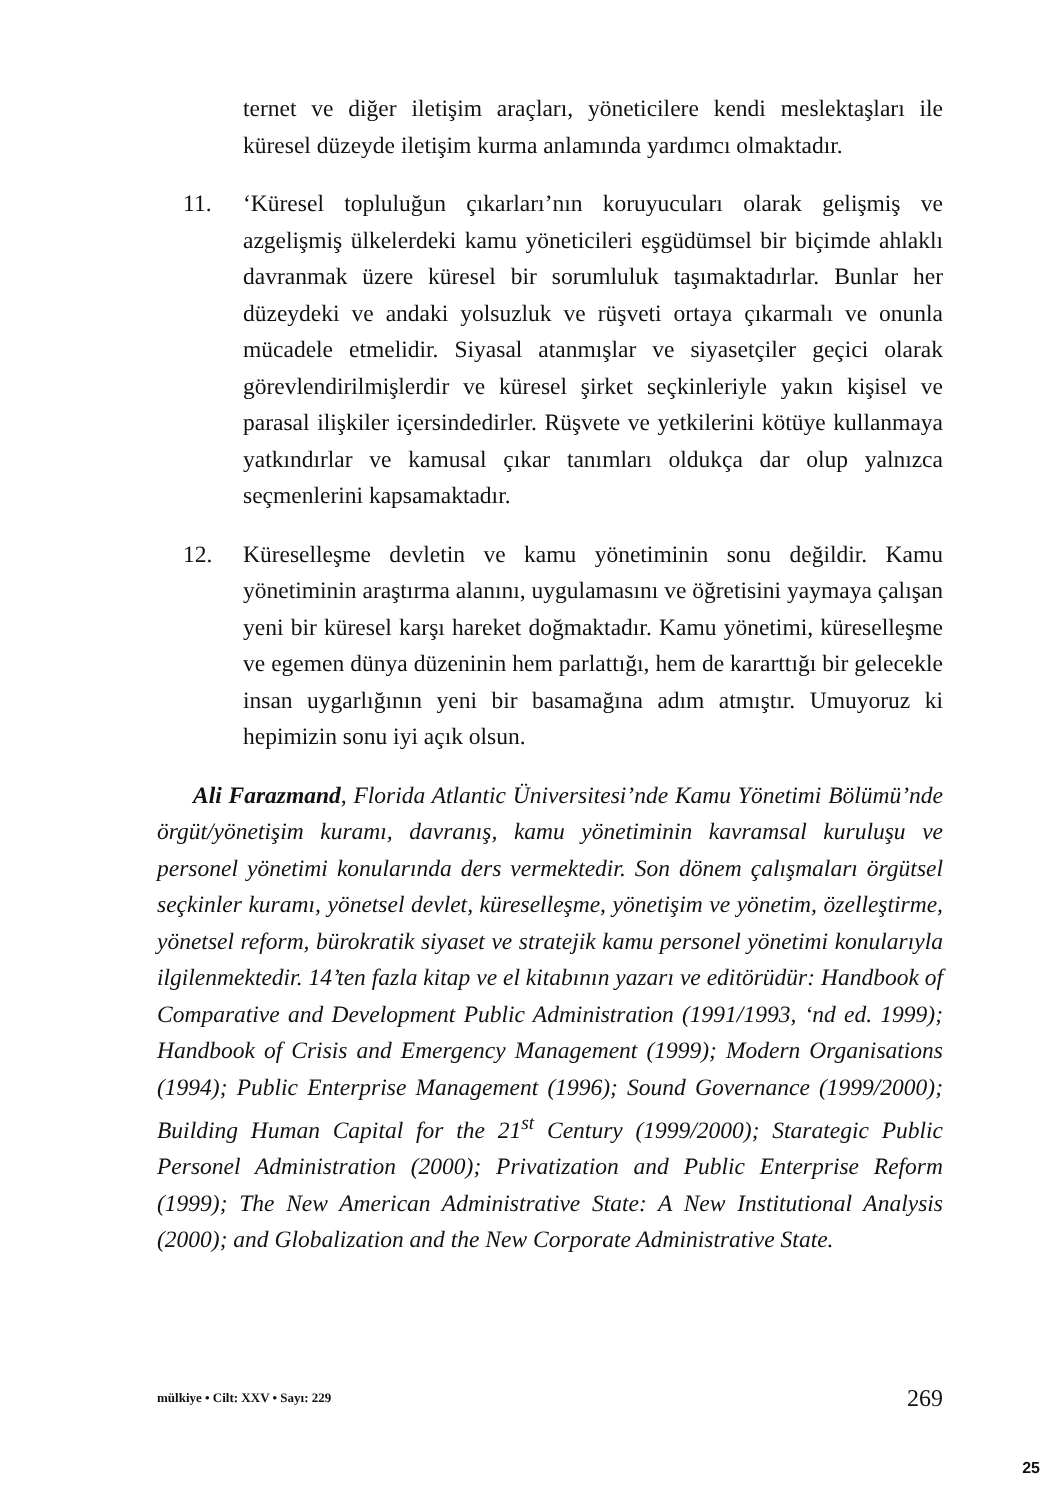ternet ve diğer iletişim araçları, yöneticilere kendi meslektaşları ile küresel düzeyde iletişim kurma anlamında yardımcı olmaktadır.
11. ‘Küresel topluluğun çıkarları’nın koruyucuları olarak gelişmiş ve azgelişmiş ülkelerdeki kamu yöneticileri eşgüdümsel bir biçimde ahlaklı davranmak üzere küresel bir sorumluluk taşımaktadırlar. Bunlar her düzeydeki ve andaki yolsuzluk ve rüşveti ortaya çıkarmalı ve onunla mücadele etmelidir. Siyasal atanmışlar ve siyasetçiler geçici olarak görevlendirilmişlerdir ve küresel şirket seçkinleriyle yakın kişisel ve parasal ilişkiler içersindedirler. Rüşvete ve yetkilerini kötüye kullanmaya yatkındırlar ve kamusal çıkar tanımları oldukça dar olup yalnızca seçmenlerini kapsamaktadır.
12. Küreselleşme devletin ve kamu yönetiminin sonu değildir. Kamu yönetiminin araştırma alanını, uygulamasını ve öğretisini yaymaya çalışan yeni bir küresel karşı hareket doğmaktadır. Kamu yönetimi, küreselleşme ve egemen dünya düzeninin hem parlattığı, hem de kararttığı bir gelecekle insan uygarlığının yeni bir basamağına adım atmıştır. Umuyoruz ki hepimizin sonu iyi açık olsun.
Ali Farazmand, Florida Atlantic Üniversitesi’nde Kamu Yönetimi Bölümü’nde örgüt/yönetişim kuramı, davranış, kamu yönetiminin kavramsal kuruluşu ve personel yönetimi konularında ders vermektedir. Son dönem çalışmaları örgütsel seçkinler kuramı, yönetsel devlet, küreselleşme, yönetişim ve yönetim, özelleştirme, yönetsel reform, bürokratik siyaset ve stratejik kamu personel yönetimi konularıyla ilgilenmektedir. 14’ten fazla kitap ve el kitabının yazarı ve editörüdür: Handbook of Comparative and Development Public Administration (1991/1993, ‘nd ed. 1999); Handbook of Crisis and Emergency Management (1999); Modern Organisations (1994); Public Enterprise Management (1996); Sound Governance (1999/2000); Building Human Capital for the 21<sup>st</sup> Century (1999/2000); Starategic Public Personel Administration (2000); Privatization and Public Enterprise Reform (1999); The New American Administrative State: A New Institutional Analysis (2000); and Globalization and the New Corporate Administrative State.
mülkiye • Cilt: XXV • Sayı: 229 269
25